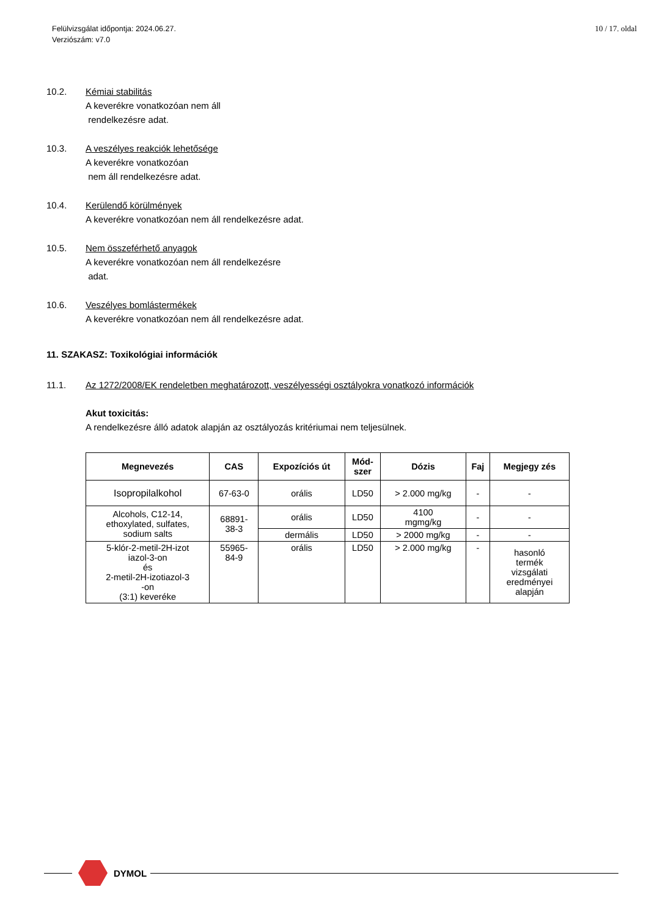Felülvizsgálat időpontja: 2024.06.27.
Verziószám: v7.0
10 / 17. oldal
10.2. Kémiai stabilitás
A keverékre vonatkozóan nem áll
rendelkezésre adat.
10.3. A veszélyes reakciók lehetősége
A keverékre vonatkozóan
nem áll rendelkezésre adat.
10.4. Kerülendő körülmények
A keverékre vonatkozóan nem áll rendelkezésre adat.
10.5. Nem összeférhető anyagok
A keverékre vonatkozóan nem áll rendelkezésre
adat.
10.6. Veszélyes bomlástermékek
A keverékre vonatkozóan nem áll rendelkezésre adat.
11. SZAKASZ: Toxikológiai információk
11.1. Az 1272/2008/EK rendeletben meghatározott, veszélyességi osztályokra vonatkozó információk
Akut toxicitás:
A rendelkezésre álló adatok alapján az osztályozás kritériumai nem teljesülnek.
| Megnevezés | CAS | Expozíciós út | Mód- szer | Dózis | Faj | Megjegy zés |
| --- | --- | --- | --- | --- | --- | --- |
| Isopropilalkohol | 67-63-0 | orális | LD50 | > 2.000 mg/kg | - | - |
| Alcohols, C12-14, ethoxylated, sulfates, sodium salts | 68891- 38-3 | orális | LD50 | 4100 mgmg/kg | - | - |
| | | dermális | LD50 | > 2000 mg/kg | - | - |
| 5-klór-2-metil-2H-izot iazol-3-on és 2-metil-2H-izotiazol-3 -on (3:1) keveréke | 55965- 84-9 | orális | LD50 | > 2.000 mg/kg | - | hasonló termék vizsgálati eredményei alapján |
DYMOL